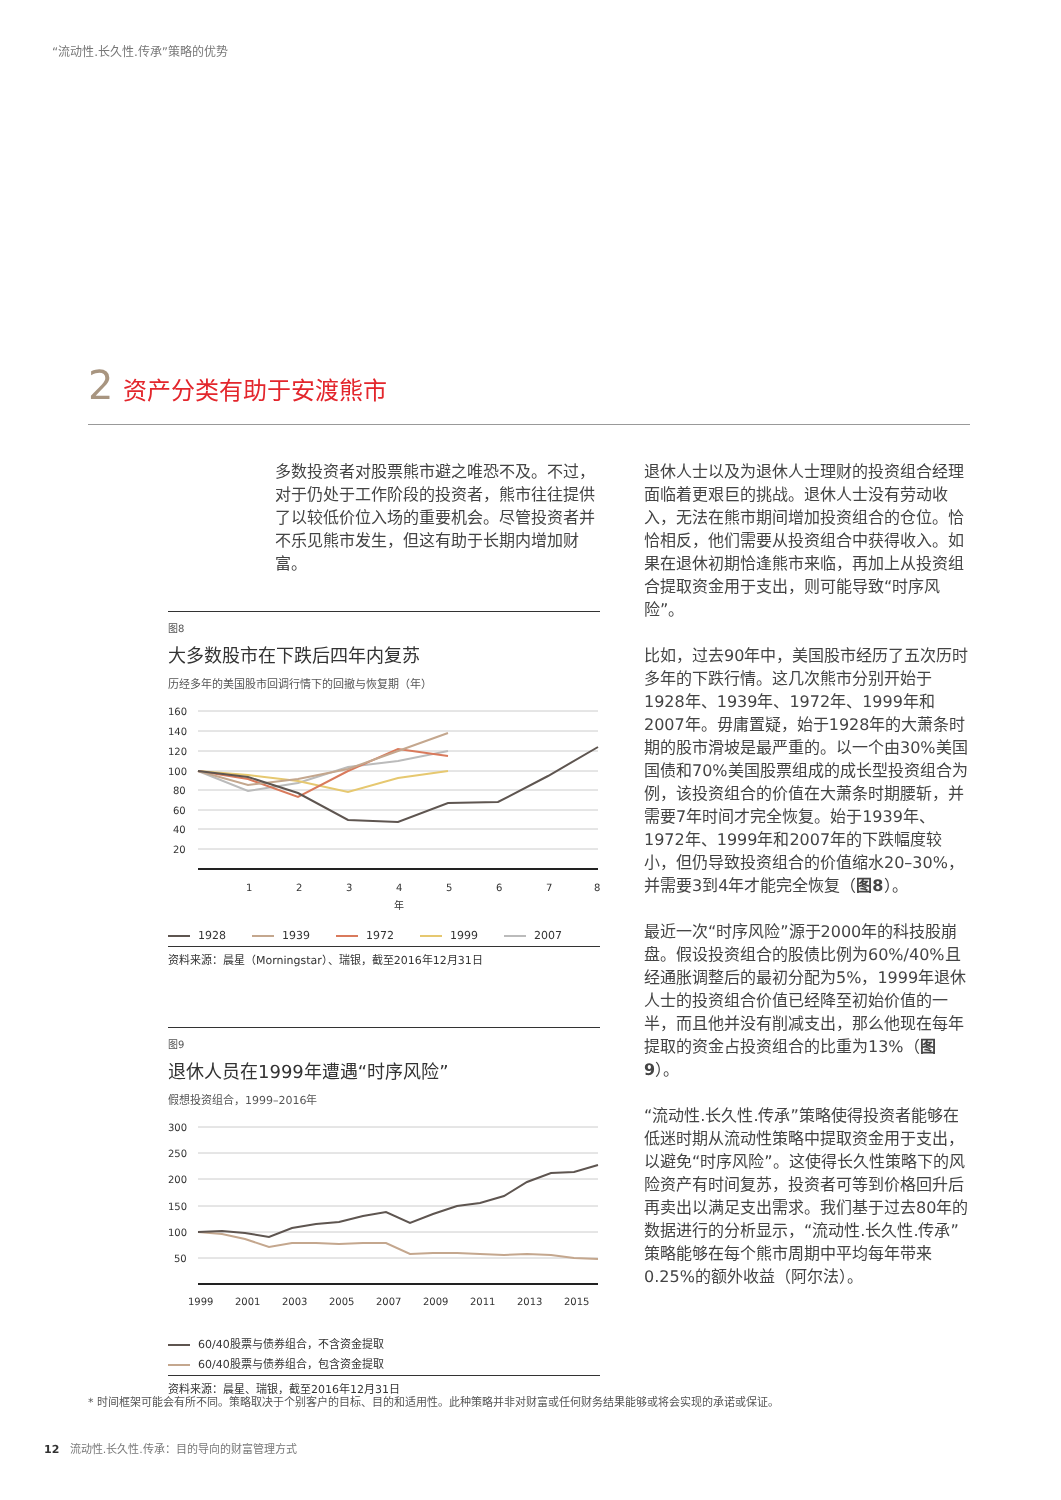“流动性.长久性.传承”策略的优势
2 资产分类有助于安渡熊市
多数投资者对股票熊市避之唯恐不及。不过，对于仍处于工作阶段的投资者，熊市往往提供了以较低价位入场的重要机会。尽管投资者并不乐见熊市发生，但这有助于长期内增加财富。
图8
大多数股市在下跌后四年内复苏
历经多年的美国股市回调行情下的回撤与恢复期（年）
160
140
120
100
80
60
40
20
1
2
3
4
5
6
7
8
年
1928 1939 1972 1999 2007
资料来源：晨星（Morningstar）、瑞银，截至2016年12月31日
图9
退休人员在1999年遭遇“时序风险”
假想投资组合，1999–2016年
300
250
200
150
100
50
1999
2001
2003
2005
2007
2009
2011
2013
2015
60/40股票与债券组合，不含资金提取
60/40股票与债券组合，包含资金提取
资料来源：晨星、瑞银，截至2016年12月31日
退休人士以及为退休人士理财的投资组合经理面临着更艰巨的挑战。退休人士没有劳动收入，无法在熊市期间增加投资组合的仓位。恰恰相反，他们需要从投资组合中获得收入。如果在退休初期恰逢熊市来临，再加上从投资组合提取资金用于支出，则可能导致“时序风险”。
比如，过去90年中，美国股市经历了五次历时多年的下跌行情。这几次熊市分别开始于1928年、1939年、1972年、1999年和2007年。毋庸置疑，始于1928年的大萧条时期的股市滑坡是最严重的。以一个由30%美国国债和70%美国股票组成的成长型投资组合为例，该投资组合的价值在大萧条时期腰斩，并需要7年时间才完全恢复。始于1939年、1972年、1999年和2007年的下跌幅度较小，但仍导致投资组合的价值缩水20–30%，并需要3到4年才能完全恢复（图8）。
最近一次“时序风险”源于2000年的科技股崩盘。假设投资组合的股债比例为60%/40%且经通胀调整后的最初分配为5%，1999年退休人士的投资组合价值已经降至初始价值的一半，而且他并没有削减支出，那么他现在每年提取的资金占投资组合的比重为13%（图9）。
“流动性.长久性.传承”策略使得投资者能够在低迷时期从流动性策略中提取资金用于支出，以避免“时序风险”。这使得长久性策略下的风险资产有时间复苏，投资者可等到价格回升后再卖出以满足支出需求。我们基于过去80年的数据进行的分析显示，“流动性.长久性.传承”策略能够在每个熊市周期中平均每年带来0.25%的额外收益（阿尔法）。
* 时间框架可能会有所不同。策略取决于个别客户的目标、目的和适用性。此种策略并非对财富或任何财务结果能够或将会实现的承诺或保证。
12 流动性.长久性.传承：目的导向的财富管理方式